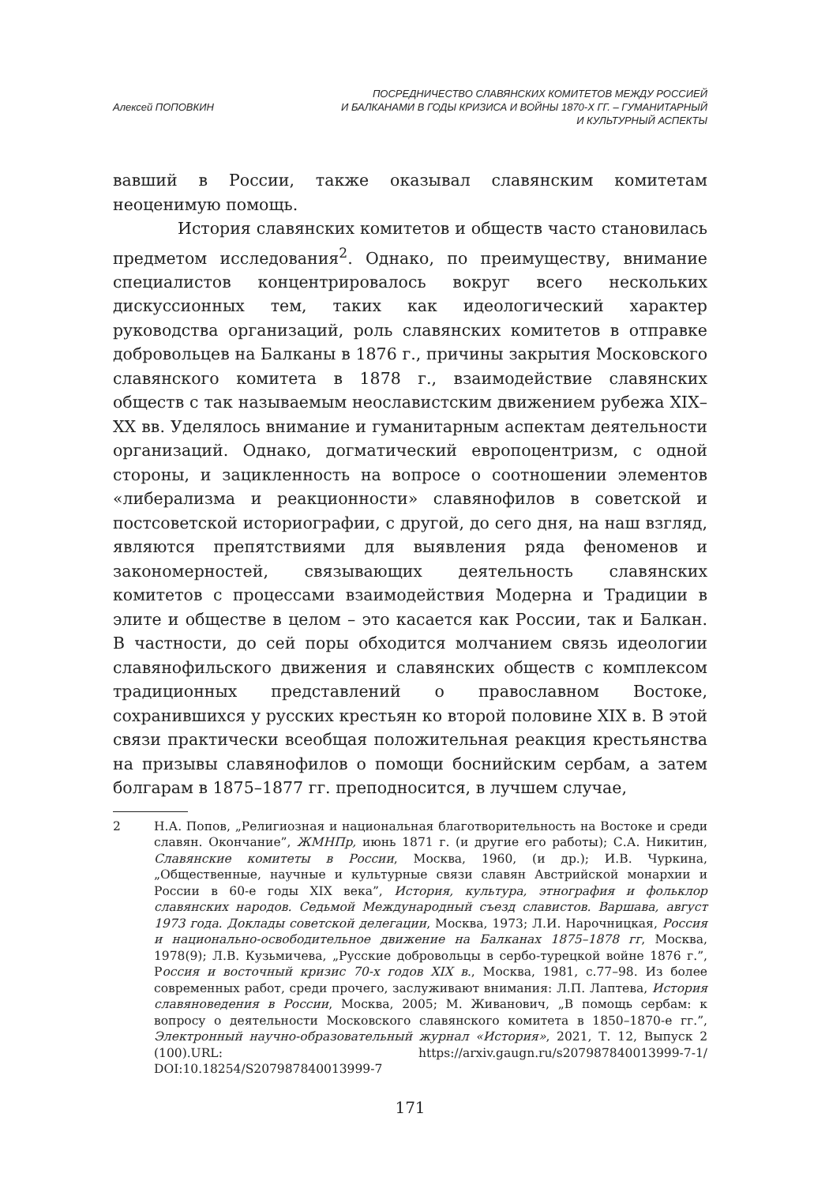Алексей ПОПОВКИН
ПОСРЕДНИЧЕСТВО СЛАВЯНСКИХ КОМИТЕТОВ МЕЖДУ РОССИЕЙ
И БАЛКАНАМИ В ГОДЫ КРИЗИСА И ВОЙНЫ 1870-Х ГГ. – ГУМАНИТАРНЫЙ
И КУЛЬТУРНЫЙ АСПЕКТЫ
вавший в России, также оказывал славянским комитетам неоценимую помощь.
История славянских комитетов и обществ часто становилась предметом исследования<sup>2</sup>. Однако, по преимуществу, внимание специалистов концентрировалось вокруг всего нескольких дискуссионных тем, таких как идеологический характер руководства организаций, роль славянских комитетов в отправке добровольцев на Балканы в 1876 г., причины закрытия Московского славянского комитета в 1878 г., взаимодействие славянских обществ с так называемым неославистским движением рубежа XIX–XX вв. Уделялось внимание и гуманитарным аспектам деятельности организаций. Однако, догматический европоцентризм, с одной стороны, и зацикленность на вопросе о соотношении элементов «либерализма и реакционности» славянофилов в советской и постсоветской историографии, с другой, до сего дня, на наш взгляд, являются препятствиями для выявления ряда феноменов и закономерностей, связывающих деятельность славянских комитетов с процессами взаимодействия Модерна и Традиции в элите и обществе в целом – это касается как России, так и Балкан. В частности, до сей поры обходится молчанием связь идеологии славянофильского движения и славянских обществ с комплексом традиционных представлений о православном Востоке, сохранившихся у русских крестьян ко второй половине XIX в. В этой связи практически всеобщая положительная реакция крестьянства на призывы славянофилов о помощи боснийским сербам, а затем болгарам в 1875–1877 гг. преподносится, в лучшем случае,
2 Н.А. Попов, „Религиозная и национальная благотворительность на Востоке и среди славян. Окончание”, ЖМНПр, июнь 1871 г. (и другие его работы); С.А. Никитин, Славянские комитеты в России, Москва, 1960, (и др.); И.В. Чуркина, „Общественные, научные и культурные связи славян Австрийской монархии и России в 60-е годы XIX века”, История, культура, этнография и фольклор славянских народов. Седьмой Международный съезд славистов. Варшава, август 1973 года. Доклады советской делегации, Москва, 1973; Л.И. Нарочницкая, Россия и национально-освободительное движение на Балканах 1875–1878 гг, Москва, 1978(9); Л.В. Кузьмичева, „Русские добровольцы в сербо-турецкой войне 1876 г.”, Россия и восточный кризис 70-х годов XIX в., Москва, 1981, с.77–98. Из более современных работ, среди прочего, заслуживают внимания: Л.П. Лаптева, История славяноведения в России, Москва, 2005; М. Живанович, „В помощь сербам: к вопросу о деятельности Московского славянского комитета в 1850–1870-е гг.”, Электронный научно-образовательный журнал «История», 2021, Т. 12, Выпуск 2 (100).URL: https://arxiv.gaugn.ru/s207987840013999-7-1/ DOI:10.18254/S207987840013999-7
171